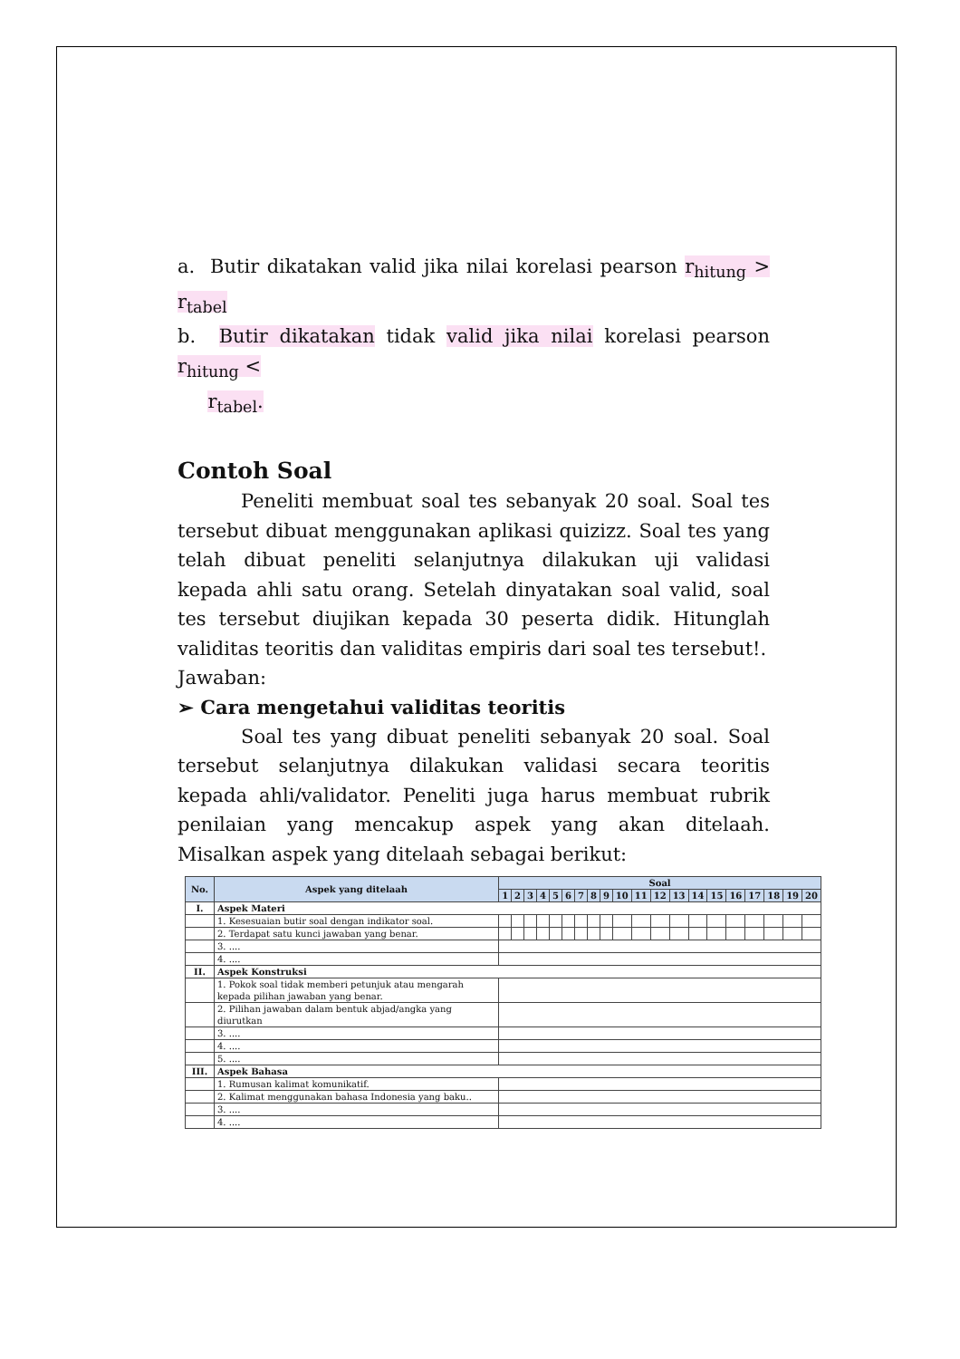a. Butir dikatakan valid jika nilai korelasi pearson r<sub>hitung</sub> > r<sub>tabel</sub>
b. Butir dikatakan tidak valid jika nilai korelasi pearson r<sub>hitung</sub> <
r<sub>tabel</sub>.
Contoh Soal
Peneliti membuat soal tes sebanyak 20 soal. Soal tes tersebut dibuat menggunakan aplikasi quizizz. Soal tes yang telah dibuat peneliti selanjutnya dilakukan uji validasi kepada ahli satu orang. Setelah dinyatakan soal valid, soal tes tersebut diujikan kepada 30 peserta didik. Hitunglah validitas teoritis dan validitas empiris dari soal tes tersebut!.
Jawaban:
➢ Cara mengetahui validitas teoritis
Soal tes yang dibuat peneliti sebanyak 20 soal. Soal tersebut selanjutnya dilakukan validasi secara teoritis kepada ahli/validator. Peneliti juga harus membuat rubrik penilaian yang mencakup aspek yang akan ditelaah. Misalkan aspek yang ditelaah sebagai berikut:
| No. | Aspek yang ditelaah | Soal | | | | | | | | | | | | | | | | | | | |
| --- | --- | --- | --- | --- | --- | --- | --- | --- | --- | --- | --- | --- | --- | --- | --- | --- | --- | --- | --- | --- | --- |
| | | 1 | 2 | 3 | 4 | 5 | 6 | 7 | 8 | 9 | 10 | 11 | 12 | 13 | 14 | 15 | 16 | 17 | 18 | 19 | 20 |
| I. | Aspek Materi | | | | | | | | | | | | | | | | | | | | |
| | 1. Kesesuaian butir soal dengan indikator soal. | | | | | | | | | | | | | | | | | | | | |
| | 2. Terdapat satu kunci jawaban yang benar. | | | | | | | | | | | | | | | | | | | | |
| | 3. .... | | | | | | | | | | | | | | | | | | | | |
| | 4. .... | | | | | | | | | | | | | | | | | | | | |
| II. | Aspek Konstruksi | | | | | | | | | | | | | | | | | | | | |
| | 1. Pokok soal tidak memberi petunjuk atau mengarah kepada pilihan jawaban yang benar. | | | | | | | | | | | | | | | | | | | | |
| | 2. Pilihan jawaban dalam bentuk abjad/angka yang diurutkan | | | | | | | | | | | | | | | | | | | | |
| | 3. .... | | | | | | | | | | | | | | | | | | | | |
| | 4. .... | | | | | | | | | | | | | | | | | | | | |
| | 5. .... | | | | | | | | | | | | | | | | | | | | |
| III. | Aspek Bahasa | | | | | | | | | | | | | | | | | | | | |
| | 1. Rumusan kalimat komunikatif. | | | | | | | | | | | | | | | | | | | | |
| | 2. Kalimat menggunakan bahasa Indonesia yang baku.. | | | | | | | | | | | | | | | | | | | | |
| | 3. .... | | | | | | | | | | | | | | | | | | | | |
| | 4. .... | | | | | | | | | | | | | | | | | | | | |